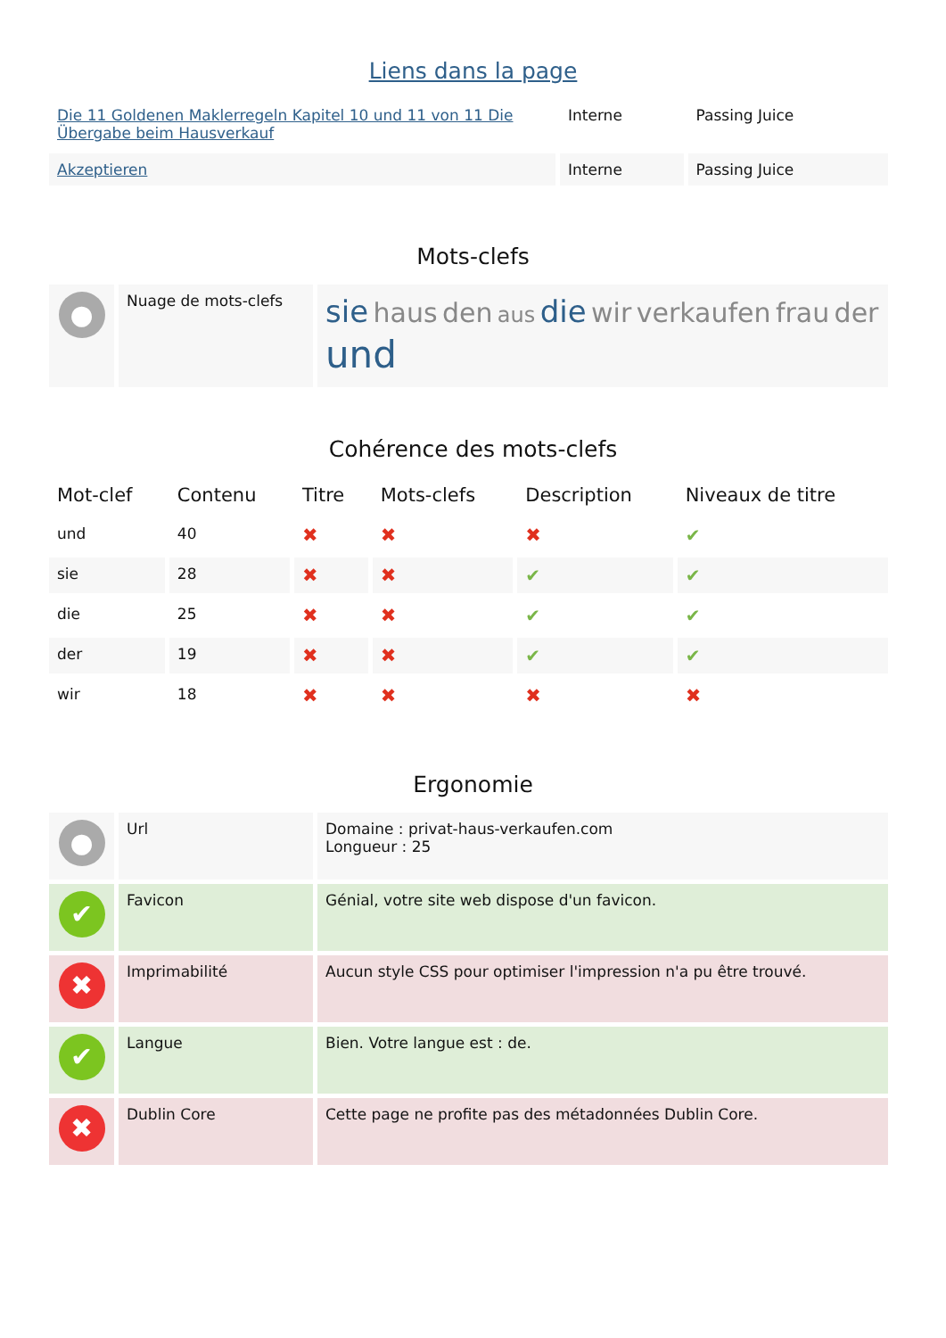Liens dans la page
| Die 11 Goldenen Maklerregeln Kapitel 10 und 11 von 11 Die Übergabe beim Hausverkauf | Interne | Passing Juice |
| Akzeptieren | Interne | Passing Juice |
Mots-clefs
| ● | Nuage de mots-clefs | sie haus den aus die wir verkaufen frau der und |
Cohérence des mots-clefs
| Mot-clef | Contenu | Titre | Mots-clefs | Description | Niveaux de titre |
| --- | --- | --- | --- | --- | --- |
| und | 40 | ✖ | ✖ | ✖ | ✔ |
| sie | 28 | ✖ | ✖ | ✔ | ✔ |
| die | 25 | ✖ | ✖ | ✔ | ✔ |
| der | 19 | ✖ | ✖ | ✔ | ✔ |
| wir | 18 | ✖ | ✖ | ✖ | ✖ |
Ergonomie
| ● | Url | Domaine : privat-haus-verkaufen.com Longueur : 25 |
| ✔ | Favicon | Génial, votre site web dispose d'un favicon. |
| ✖ | Imprimabilité | Aucun style CSS pour optimiser l'impression n'a pu être trouvé. |
| ✔ | Langue | Bien. Votre langue est : de. |
| ✖ | Dublin Core | Cette page ne profite pas des métadonnées Dublin Core. |